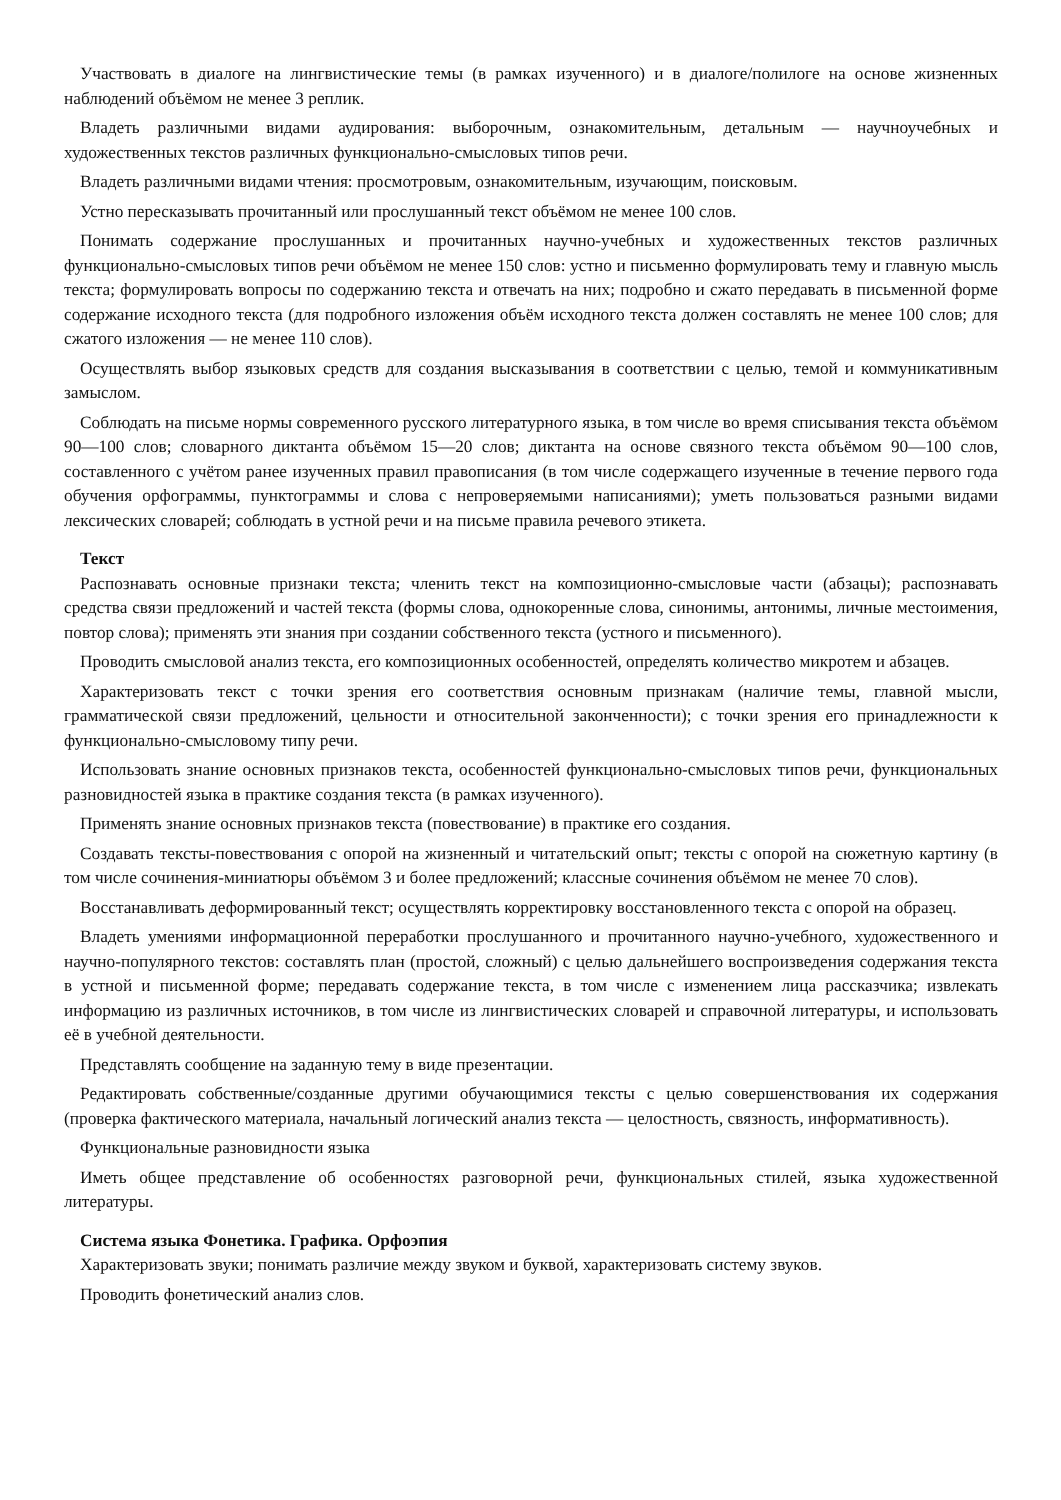Участвовать в диалоге на лингвистические темы (в рамках изученного) и в диалоге/полилоге на основе жизненных наблюдений объёмом не менее 3 реплик.
Владеть различными видами аудирования: выборочным, ознакомительным, детальным — научноучебных и художественных текстов различных функционально-смысловых типов речи.
Владеть различными видами чтения: просмотровым, ознакомительным, изучающим, поисковым.
Устно пересказывать прочитанный или прослушанный текст объёмом не менее 100 слов.
Понимать содержание прослушанных и прочитанных научно-учебных и художественных текстов различных функционально-смысловых типов речи объёмом не менее 150 слов: устно и письменно формулировать тему и главную мысль текста; формулировать вопросы по содержанию текста и отвечать на них; подробно и сжато передавать в письменной форме содержание исходного текста (для подробного изложения объём исходного текста должен составлять не менее 100 слов; для сжатого изложения — не менее 110 слов).
Осуществлять выбор языковых средств для создания высказывания в соответствии с целью, темой и коммуникативным замыслом.
Соблюдать на письме нормы современного русского литературного языка, в том числе во время списывания текста объёмом 90—100 слов; словарного диктанта объёмом 15—20 слов; диктанта на основе связного текста объёмом 90—100 слов, составленного с учётом ранее изученных правил правописания (в том числе содержащего изученные в течение первого года обучения орфограммы, пунктограммы и слова с непроверяемыми написаниями); уметь пользоваться разными видами лексических словарей; соблюдать в устной речи и на письме правила речевого этикета.
Текст
Распознавать основные признаки текста; членить текст на композиционно-смысловые части (абзацы); распознавать средства связи предложений и частей текста (формы слова, однокоренные слова, синонимы, антонимы, личные местоимения, повтор слова); применять эти знания при создании собственного текста (устного и письменного).
Проводить смысловой анализ текста, его композиционных особенностей, определять количество микротем и абзацев.
Характеризовать текст с точки зрения его соответствия основным признакам (наличие темы, главной мысли, грамматической связи предложений, цельности и относительной законченности); с точки зрения его принадлежности к функционально-смысловому типу речи.
Использовать знание основных признаков текста, особенностей функционально-смысловых типов речи, функциональных разновидностей языка в практике создания текста (в рамках изученного).
Применять знание основных признаков текста (повествование) в практике его создания.
Создавать тексты-повествования с опорой на жизненный и читательский опыт; тексты с опорой на сюжетную картину (в том числе сочинения-миниатюры объёмом 3 и более предложений; классные сочинения объёмом не менее 70 слов).
Восстанавливать деформированный текст; осуществлять корректировку восстановленного текста с опорой на образец.
Владеть умениями информационной переработки прослушанного и прочитанного научно-учебного, художественного и научно-популярного текстов: составлять план (простой, сложный) с целью дальнейшего воспроизведения содержания текста в устной и письменной форме; передавать содержание текста, в том числе с изменением лица рассказчика; извлекать информацию из различных источников, в том числе из лингвистических словарей и справочной литературы, и использовать её в учебной деятельности.
Представлять сообщение на заданную тему в виде презентации.
Редактировать собственные/созданные другими обучающимися тексты с целью совершенствования их содержания (проверка фактического материала, начальный логический анализ текста — целостность, связность, информативность).
Функциональные разновидности языка
Иметь общее представление об особенностях разговорной речи, функциональных стилей, языка художественной литературы.
Система языка Фонетика. Графика. Орфоэпия
Характеризовать звуки; понимать различие между звуком и буквой, характеризовать систему звуков.
Проводить фонетический анализ слов.